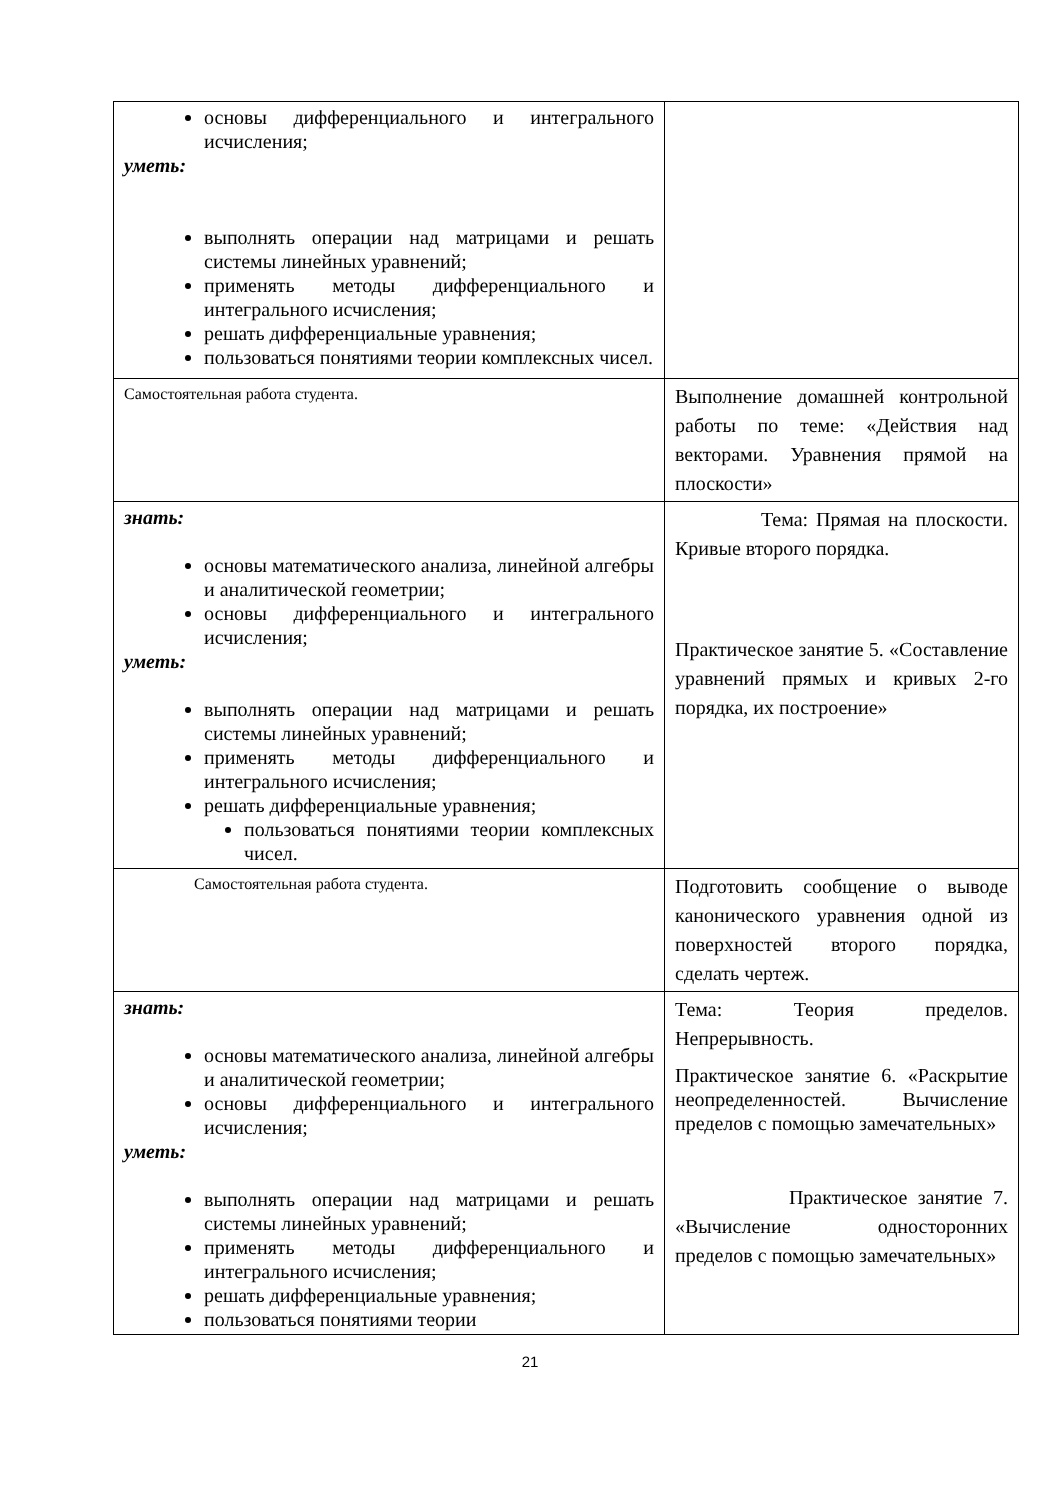| основы дифференциального и интегрального исчисления; уметь: выполнять операции над матрицами и решать системы линейных уравнений; применять методы дифференциального и интегрального исчисления; решать дифференциальные уравнения; пользоваться понятиями теории комплексных чисел. | |
| Самостоятельная работа студента. | Выполнение домашней контрольной работы по теме: «Действия над векторами. Уравнения прямой на плоскости» |
| знать: основы математического анализа, линейной алгебры и аналитической геометрии; основы дифференциального и интегрального исчисления; уметь: выполнять операции над матрицами и решать системы линейных уравнений; применять методы дифференциального и интегрального исчисления; решать дифференциальные уравнения; пользоваться понятиями теории комплексных чисел. | Тема: Прямая на плоскости. Кривые второго порядка. Практическое занятие 5. «Составление уравнений прямых и кривых 2-го порядка, их построение» |
| Самостоятельная работа студента. | Подготовить сообщение о выводе канонического уравнения одной из поверхностей второго порядка, сделать чертеж. |
| знать: основы математического анализа, линейной алгебры и аналитической геометрии; основы дифференциального и интегрального исчисления; уметь: выполнять операции над матрицами и решать системы линейных уравнений; применять методы дифференциального и интегрального исчисления; решать дифференциальные уравнения; пользоваться понятиями теории | Тема: Теория пределов. Непрерывность. Практическое занятие 6. «Раскрытие неопределенностей. Вычисление пределов с помощью замечательных» Практическое занятие 7. «Вычисление односторонних пределов с помощью замечательных» |
21